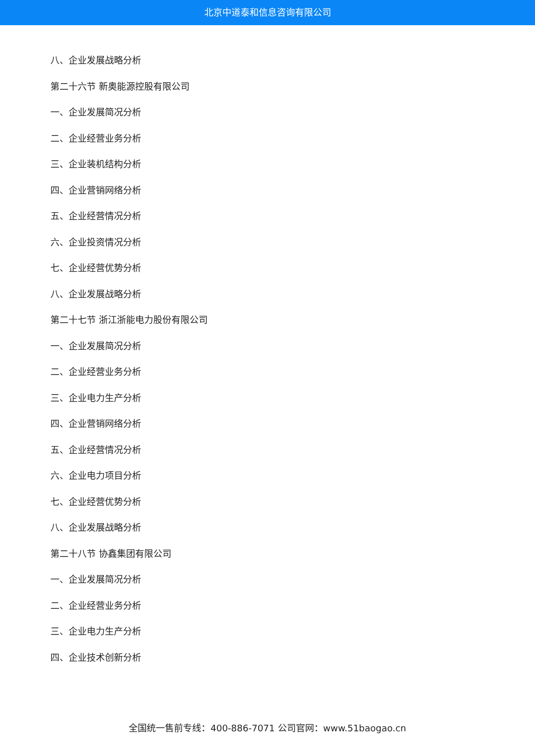北京中道泰和信息咨询有限公司
八、企业发展战略分析
第二十六节 新奥能源控股有限公司
一、企业发展简况分析
二、企业经营业务分析
三、企业装机结构分析
四、企业营销网络分析
五、企业经营情况分析
六、企业投资情况分析
七、企业经营优势分析
八、企业发展战略分析
第二十七节 浙江浙能电力股份有限公司
一、企业发展简况分析
二、企业经营业务分析
三、企业电力生产分析
四、企业营销网络分析
五、企业经营情况分析
六、企业电力项目分析
七、企业经营优势分析
八、企业发展战略分析
第二十八节 协鑫集团有限公司
一、企业发展简况分析
二、企业经营业务分析
三、企业电力生产分析
四、企业技术创新分析
全国统一售前专线：400-886-7071 公司官网：www.51baogao.cn